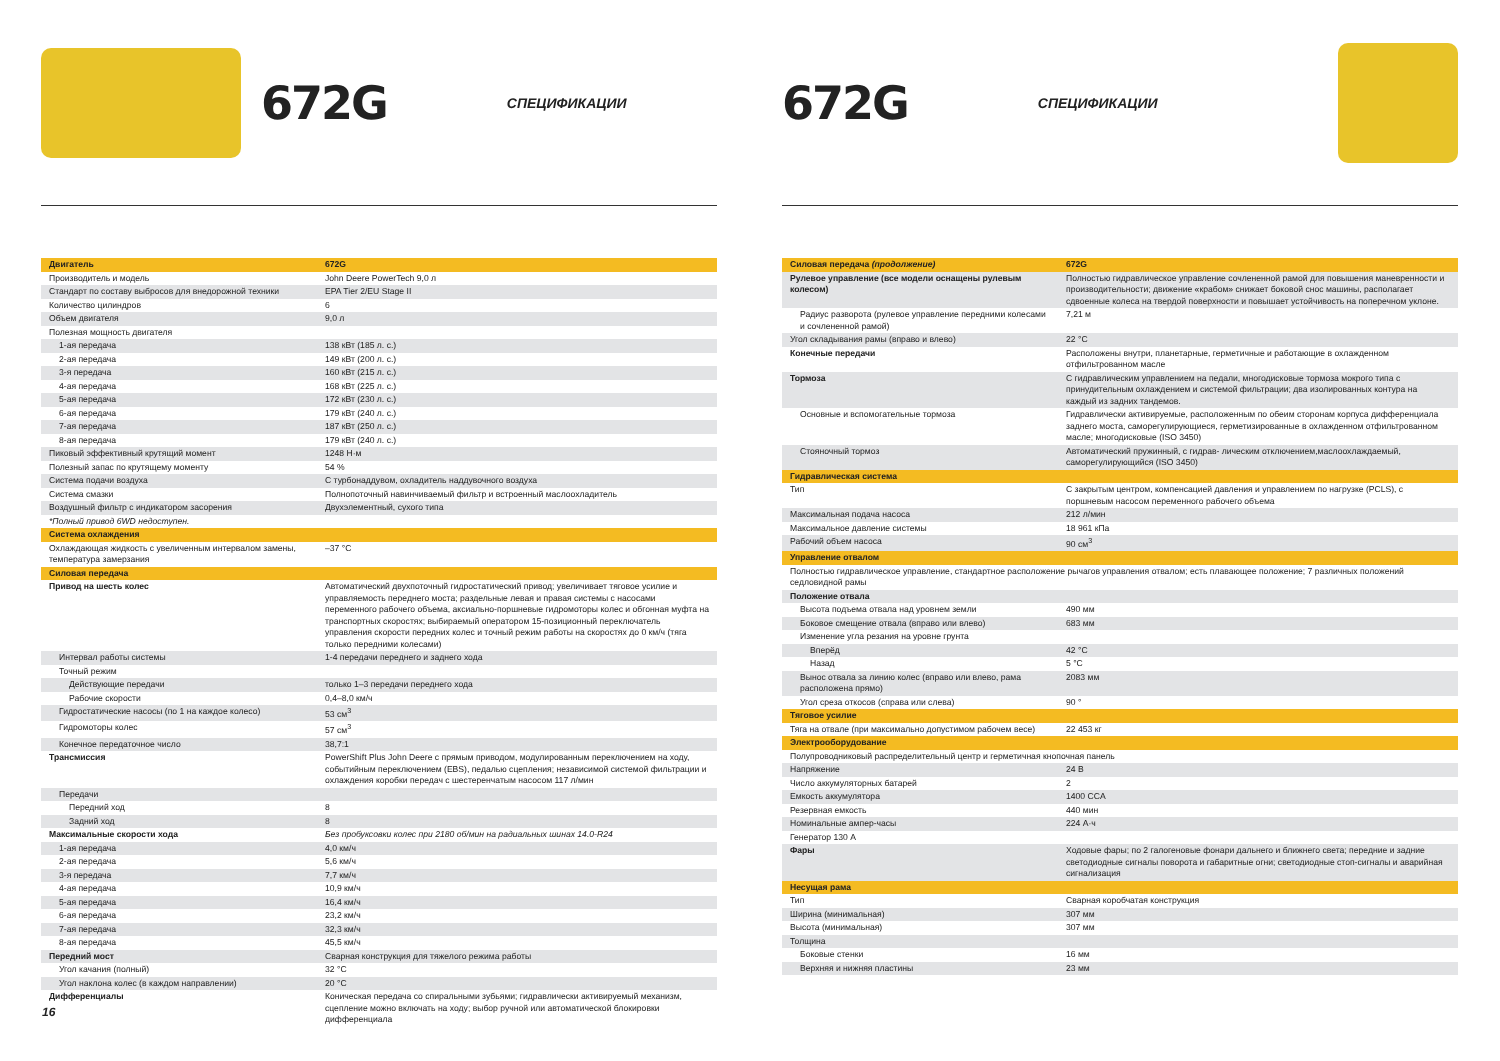672G
СПЕЦИФИКАЦИИ
| Двигатель | 672G |
| --- | --- |
| Производитель и модель | John Deere PowerTech 9,0 л |
| Стандарт по составу выбросов для внедорожной техники | EPA Tier 2/EU Stage II |
| Количество цилиндров | 6 |
| Объем двигателя | 9,0 л |
| Полезная мощность двигателя | |
| 1-ая передача | 138 кВт (185 л. с.) |
| 2-ая передача | 149 кВт (200 л. с.) |
| 3-я передача | 160 кВт (215 л. с.) |
| 4-ая передача | 168 кВт (225 л. с.) |
| 5-ая передача | 172 кВт (230 л. с.) |
| 6-ая передача | 179 кВт (240 л. с.) |
| 7-ая передача | 187 кВт (250 л. с.) |
| 8-ая передача | 179 кВт (240 л. с.) |
| Пиковый эффективный крутящий момент | 1248 Н·м |
| Полезный запас по крутящему моменту | 54 % |
| Система подачи воздуха | С турбонаддувом, охладитель наддувочного воздуха |
| Система смазки | Полнопоточный навинчиваемый фильтр и встроенный маслоохладитель |
| Воздушный фильтр с индикатором засорения | Двухэлементный, сухого типа |
| *Полный привод 6WD недоступен. | |
| Система охлаждения | |
| Охлаждающая жидкость с увеличенным интервалом замены, температура замерзания | –37 °C |
| Силовая передача | |
| Привод на шесть колес | Автоматический двухпоточный гидростатический привод; увеличивает тяговое усилие и управляемость переднего моста; раздельные левая и правая системы с насосами переменного рабочего объема, аксиально-поршневые гидромоторы колес и обгонная муфта на транспортных скоростях; выбираемый оператором 15-позиционный переключатель управления скорости передних колес и точный режим работы на скоростях до 0 км/ч (тяга только передними колесами) |
| Интервал работы системы | 1-4 передачи переднего и заднего хода |
| Точный режим | |
| Действующие передачи | только 1–3 передачи переднего хода |
| Рабочие скорости | 0,4–8,0 км/ч |
| Гидростатические насосы (по 1 на каждое колесо) | 53 см<sup>3</sup> |
| Гидромоторы колес | 57 см<sup>3</sup> |
| Конечное передаточное число | 38,7:1 |
| Трансмиссия | PowerShift Plus John Deere с прямым приводом, модулированным переключением на ходу, событийным переключением (EBS), педалью сцепления; независимой системой фильтрации и охлаждения коробки передач с шестеренчатым насосом 117 л/мин |
| Передачи | |
| Передний ход | 8 |
| Задний ход | 8 |
| Максимальные скорости хода | Без пробуксовки колес при 2180 об/мин на радиальных шинах 14.0-R24 |
| 1-ая передача | 4,0 км/ч |
| 2-ая передача | 5,6 км/ч |
| 3-я передача | 7,7 км/ч |
| 4-ая передача | 10,9 км/ч |
| 5-ая передача | 16,4 км/ч |
| 6-ая передача | 23,2 км/ч |
| 7-ая передача | 32,3 км/ч |
| 8-ая передача | 45,5 км/ч |
| Передний мост | Сварная конструкция для тяжелого режима работы |
| Угол качания (полный) | 32 °C |
| Угол наклона колес (в каждом направлении) | 20 °C |
| Дифференциалы | Коническая передача со спиральными зубьями; гидравлически активируемый механизм, сцепление можно включать на ходу; выбор ручной или автоматической блокировки дифференциала |
672G
СПЕЦИФИКАЦИИ
| Силовая передача (продолжение) | 672G |
| --- | --- |
| Рулевое управление (все модели оснащены рулевым колесом) | Полностью гидравлическое управление сочлененной рамой для повышения маневренности и производительности; движение «крабом» снижает боковой снос машины, располагает сдвоенные колеса на твердой поверхности и повышает устойчивость на поперечном уклоне. |
| Радиус разворота (рулевое управление передними колесами и сочлененной рамой) | 7,21 м |
| Угол складывания рамы (вправо и влево) | 22 °C |
| Конечные передачи | Расположены внутри, планетарные, герметичные и работающие в охлажденном отфильтрованном масле |
| Тормоза | С гидравлическим управлением на педали, многодисковые тормоза мокрого типа с принудительным охлаждением и системой фильтрации; два изолированных контура на каждый из задних тандемов. |
| Основные и вспомогательные тормоза | Гидравлически активируемые, расположенным по обеим сторонам корпуса дифференциала заднего моста, саморегулирующиеся, герметизированные в охлажденном отфильтрованном масле; многодисковые (ISO 3450) |
| Стояночный тормоз | Автоматический пружинный, с гидрав- лическим отключением,маслоохлаждаемый, саморегулирующийся (ISO 3450) |
| Гидравлическая система | |
| Тип | С закрытым центром, компенсацией давления и управлением по нагрузке (PCLS), с поршневым насосом переменного рабочего объема |
| Максимальная подача насоса | 212 л/мин |
| Максимальное давление системы | 18 961 кПа |
| Рабочий объем насоса | 90 см<sup>3</sup> |
| Управление отвалом | |
| Полностью гидравлическое управление, стандартное расположение рычагов управления отвалом; есть плавающее положение; 7 различных положений седловидной рамы | |
| Положение отвала | |
| Высота подъема отвала над уровнем земли | 490 мм |
| Боковое смещение отвала (вправо или влево) | 683 мм |
| Изменение угла резания на уровне грунта | |
| Вперёд | 42 °C |
| Назад | 5 °C |
| Вынос отвала за линию колес (вправо или влево, рама расположена прямо) | 2083 мм |
| Угол среза откосов (справа или слева) | 90 ° |
| Тяговое усилие | |
| Тяга на отвале (при максимально допустимом рабочем весе) | 22 453 кг |
| Электрооборудование | |
| Полупроводниковый распределительный центр и герметичная кнопочная панель | |
| Напряжение | 24 В |
| Число аккумуляторных батарей | 2 |
| Емкость аккумулятора | 1400 CCA |
| Резервная емкость | 440 мин |
| Номинальные ампер-часы | 224 А·ч |
| Генератор 130 А | |
| Фары | Ходовые фары; по 2 галогеновые фонари дальнего и ближнего света; передние и задние светодиодные сигналы поворота и габаритные огни; светодиодные стоп-сигналы и аварийная сигнализация |
| Несущая рама | |
| Тип | Сварная коробчатая конструкция |
| Ширина (минимальная) | 307 мм |
| Высота (минимальная) | 307 мм |
| Толщина | |
| Боковые стенки | 16 мм |
| Верхняя и нижняя пластины | 23 мм |
16